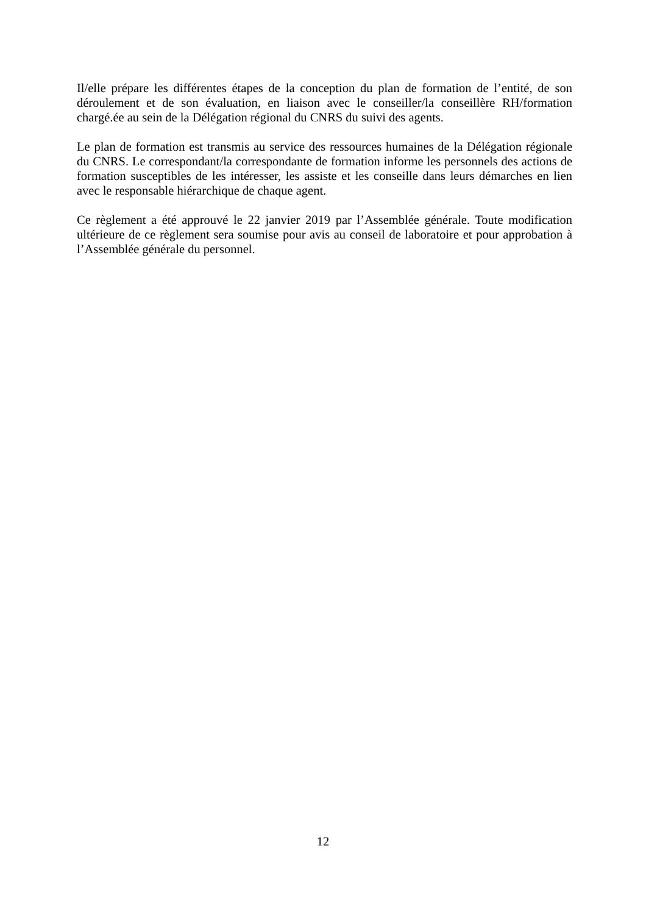Il/elle prépare les différentes étapes de la conception du plan de formation de l’entité, de son déroulement et de son évaluation, en liaison avec le conseiller/la conseillère RH/formation chargé.ée au sein de la Délégation régional du CNRS du suivi des agents.
Le plan de formation est transmis au service des ressources humaines de la Délégation régionale du CNRS. Le correspondant/la correspondante de formation informe les personnels des actions de formation susceptibles de les intéresser, les assiste et les conseille dans leurs démarches en lien avec le responsable hiérarchique de chaque agent.
Ce règlement a été approuvé le 22 janvier 2019 par l’Assemblée générale. Toute modification ultérieure de ce règlement sera soumise pour avis au conseil de laboratoire et pour approbation à l’Assemblée générale du personnel.
12